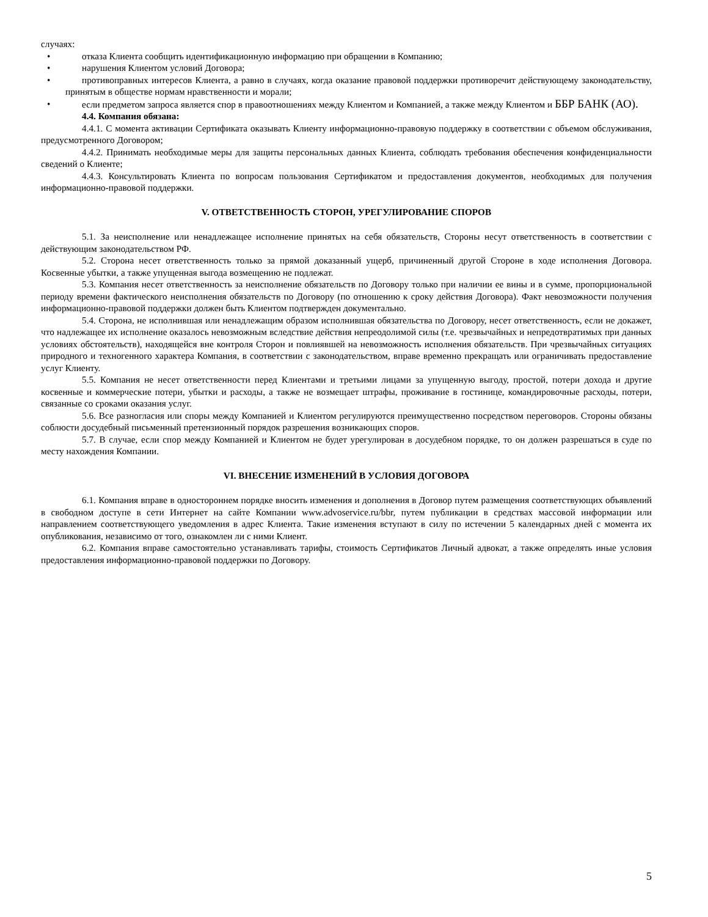случаях:
• отказа Клиента сообщить идентификационную информацию при обращении в Компанию;
• нарушения Клиентом условий Договора;
• противоправных интересов Клиента, а равно в случаях, когда оказание правовой поддержки противоречит действующему законодательству, принятым в обществе нормам нравственности и морали;
• если предметом запроса является спор в правоотношениях между Клиентом и Компанией, а также между Клиентом и ББР БАНК (АО).
4.4. Компания обязана:
4.4.1. С момента активации Сертификата оказывать Клиенту информационно-правовую поддержку в соответствии с объемом обслуживания, предусмотренного Договором;
4.4.2. Принимать необходимые меры для защиты персональных данных Клиента, соблюдать требования обеспечения конфиденциальности сведений о Клиенте;
4.4.3. Консультировать Клиента по вопросам пользования Сертификатом и предоставления документов, необходимых для получения информационно-правовой поддержки.
V. ОТВЕТСТВЕННОСТЬ СТОРОН, УРЕГУЛИРОВАНИЕ СПОРОВ
5.1. За неисполнение или ненадлежащее исполнение принятых на себя обязательств, Стороны несут ответственность в соответствии с действующим законодательством РФ.
5.2. Сторона несет ответственность только за прямой доказанный ущерб, причиненный другой Стороне в ходе исполнения Договора. Косвенные убытки, а также упущенная выгода возмещению не подлежат.
5.3. Компания несет ответственность за неисполнение обязательств по Договору только при наличии ее вины и в сумме, пропорциональной периоду времени фактического неисполнения обязательств по Договору (по отношению к сроку действия Договора). Факт невозможности получения информационно-правовой поддержки должен быть Клиентом подтвержден документально.
5.4. Сторона, не исполнившая или ненадлежащим образом исполнившая обязательства по Договору, несет ответственность, если не докажет, что надлежащее их исполнение оказалось невозможным вследствие действия непреодолимой силы (т.е. чрезвычайных и непредотвратимых при данных условиях обстоятельств), находящейся вне контроля Сторон и повлиявшей на невозможность исполнения обязательств. При чрезвычайных ситуациях природного и техногенного характера Компания, в соответствии с законодательством, вправе временно прекращать или ограничивать предоставление услуг Клиенту.
5.5. Компания не несет ответственности перед Клиентами и третьими лицами за упущенную выгоду, простой, потери дохода и другие косвенные и коммерческие потери, убытки и расходы, а также не возмещает штрафы, проживание в гостинице, командировочные расходы, потери, связанные со сроками оказания услуг.
5.6. Все разногласия или споры между Компанией и Клиентом регулируются преимущественно посредством переговоров. Стороны обязаны соблюсти досудебный письменный претензионный порядок разрешения возникающих споров.
5.7. В случае, если спор между Компанией и Клиентом не будет урегулирован в досудебном порядке, то он должен разрешаться в суде по месту нахождения Компании.
VI. ВНЕСЕНИЕ ИЗМЕНЕНИЙ В УСЛОВИЯ ДОГОВОРА
6.1. Компания вправе в одностороннем порядке вносить изменения и дополнения в Договор путем размещения соответствующих объявлений в свободном доступе в сети Интернет на сайте Компании www.advoservice.ru/bbr, путем публикации в средствах массовой информации или направлением соответствующего уведомления в адрес Клиента. Такие изменения вступают в силу по истечении 5 календарных дней с момента их опубликования, независимо от того, ознакомлен ли с ними Клиент.
6.2. Компания вправе самостоятельно устанавливать тарифы, стоимость Сертификатов Личный адвокат, а также определять иные условия предоставления информационно-правовой поддержки по Договору.
5